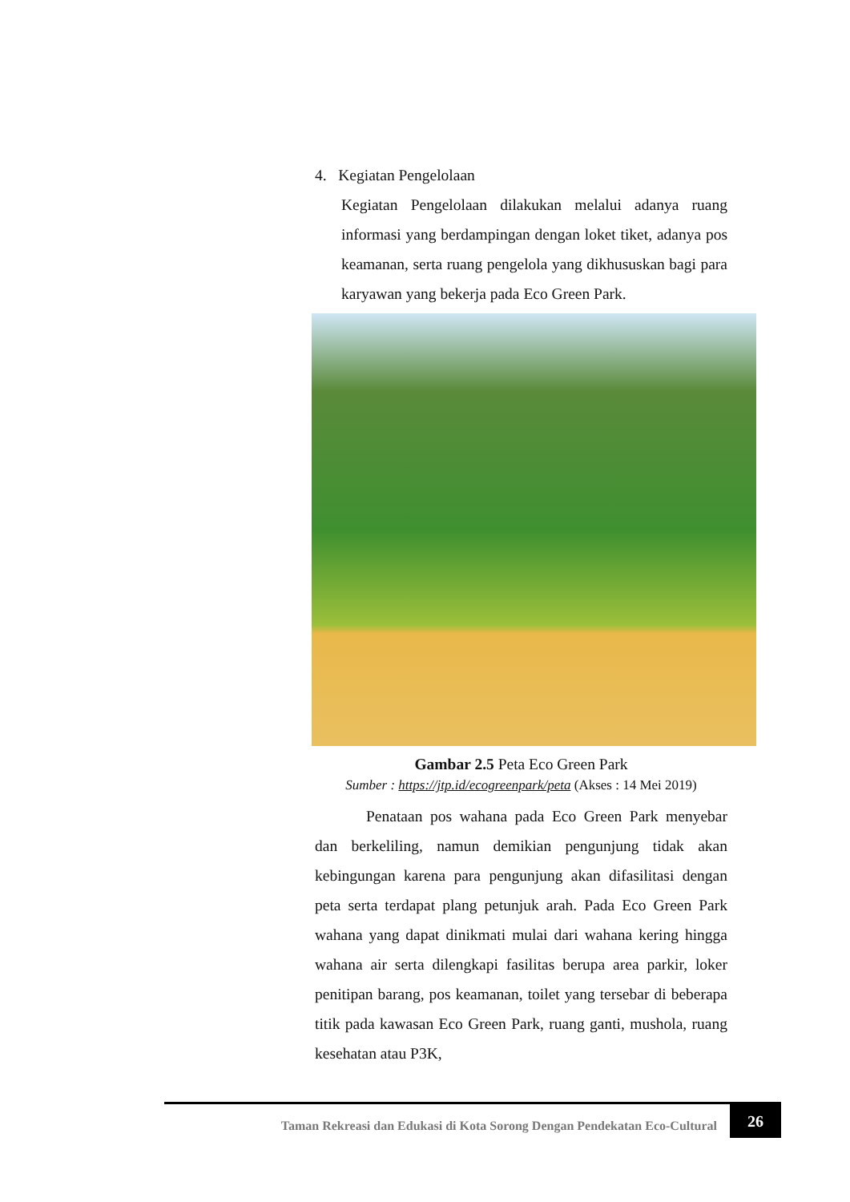4. Kegiatan Pengelolaan
Kegiatan Pengelolaan dilakukan melalui adanya ruang informasi yang berdampingan dengan loket tiket, adanya pos keamanan, serta ruang pengelola yang dikhususkan bagi para karyawan yang bekerja pada Eco Green Park.
Gambar 2.5 Peta Eco Green Park
Sumber : https://jtp.id/ecogreenpark/peta (Akses : 14 Mei 2019)
Penataan pos wahana pada Eco Green Park menyebar dan berkeliling, namun demikian pengunjung tidak akan kebingungan karena para pengunjung akan difasilitasi dengan peta serta terdapat plang petunjuk arah. Pada Eco Green Park wahana yang dapat dinikmati mulai dari wahana kering hingga wahana air serta dilengkapi fasilitas berupa area parkir, loker penitipan barang, pos keamanan, toilet yang tersebar di beberapa titik pada kawasan Eco Green Park, ruang ganti, mushola, ruang kesehatan atau P3K,
Taman Rekreasi dan Edukasi di Kota Sorong Dengan Pendekatan Eco-Cultural 26